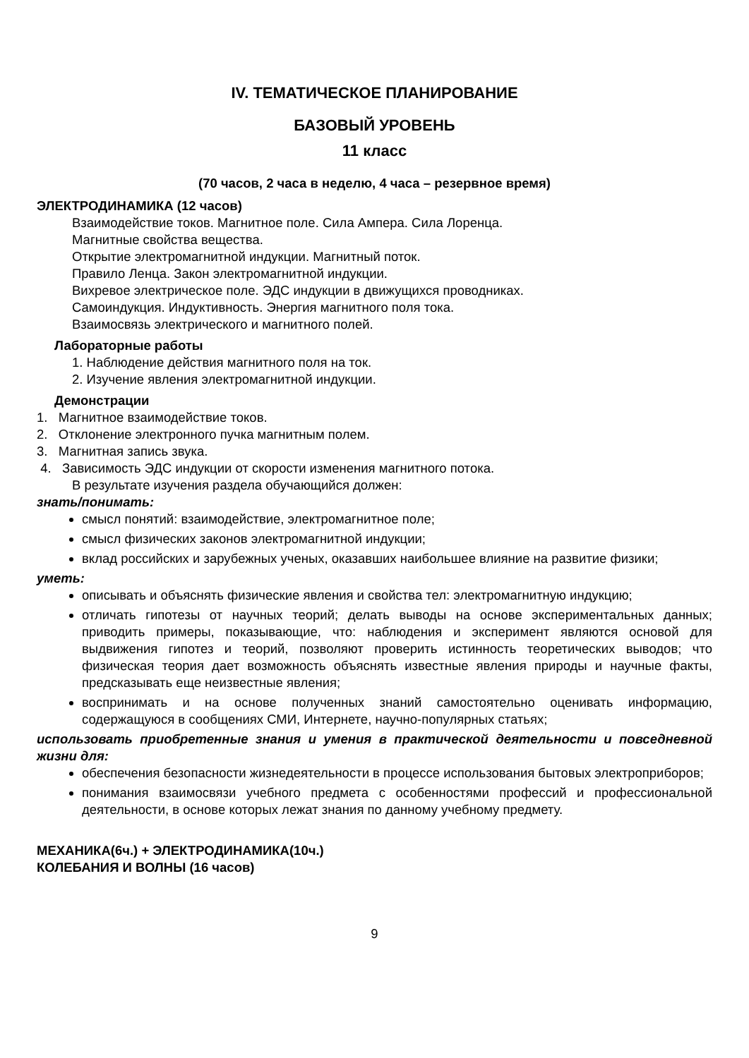IV. ТЕМАТИЧЕСКОЕ ПЛАНИРОВАНИЕ
БАЗОВЫЙ УРОВЕНЬ
11 класс
(70 часов, 2 часа в неделю, 4 часа – резервное время)
ЭЛЕКТРОДИНАМИКА (12 часов)
Взаимодействие токов. Магнитное поле. Сила Ампера. Сила Лоренца.
Магнитные свойства вещества.
Открытие электромагнитной индукции. Магнитный поток.
Правило Ленца. Закон электромагнитной индукции.
Вихревое электрическое поле. ЭДС индукции в движущихся проводниках.
Самоиндукция. Индуктивность. Энергия магнитного поля тока.
Взаимосвязь электрического и магнитного полей.
Лабораторные работы
1. Наблюдение действия магнитного поля на ток.
2. Изучение явления электромагнитной индукции.
Демонстрации
1. Магнитное взаимодействие токов.
2. Отклонение электронного пучка магнитным полем.
3. Магнитная запись звука.
4. Зависимость ЭДС индукции от скорости изменения магнитного потока.
В результате изучения раздела обучающийся должен:
знать/понимать:
смысл понятий: взаимодействие, электромагнитное поле;
смысл физических законов электромагнитной индукции;
вклад российских и зарубежных ученых, оказавших наибольшее влияние на развитие физики;
уметь:
описывать и объяснять физические явления и свойства тел: электромагнитную индукцию;
отличать гипотезы от научных теорий; делать выводы на основе экспериментальных данных; приводить примеры, показывающие, что: наблюдения и эксперимент являются основой для выдвижения гипотез и теорий, позволяют проверить истинность теоретических выводов; что физическая теория дает возможность объяснять известные явления природы и научные факты, предсказывать еще неизвестные явления;
воспринимать и на основе полученных знаний самостоятельно оценивать информацию, содержащуюся в сообщениях СМИ, Интернете, научно-популярных статьях;
использовать приобретенные знания и умения в практической деятельности и повседневной жизни для:
обеспечения безопасности жизнедеятельности в процессе использования бытовых электроприборов;
понимания взаимосвязи учебного предмета с особенностями профессий и профессиональной деятельности, в основе которых лежат знания по данному учебному предмету.
МЕХАНИКА(6ч.) + ЭЛЕКТРОДИНАМИКА(10ч.)
КОЛЕБАНИЯ И ВОЛНЫ (16 часов)
9